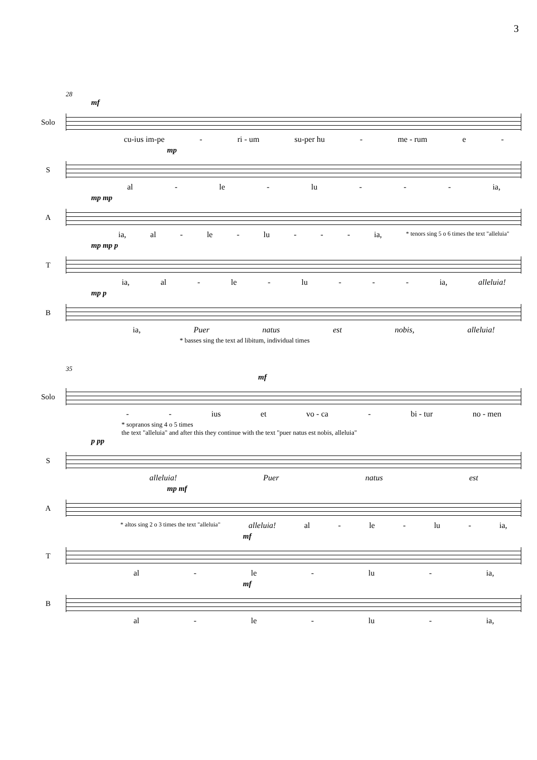3
28
mf
Solo
cu-ius im-pe - ri - um su-per hu - me - rum e -
mp
S
al - le - lu - - - ia,
mp mp
A
ia, al - le - lu - - - ia, * tenors sing 5 o 6 times the text "alleluia"
mp mp p
T
ia, al - le - lu - - - ia, alleluia!
mp p
B
ia, Puer natus est nobis, alleluia!
* basses sing the text ad libitum, individual times
35
mf
Solo
- - ius et vo - ca - bi - tur no - men
* sopranos sing 4 o 5 times
the text "alleluia" and after this they continue with the text "puer natus est nobis, alleluia"
p pp
S
alleluia! Puer natus est
mp mf
A
* altos sing 2 o 3 times the text "alleluia" alleluia! al - le - lu - ia,
mf
T
al - le - lu - ia,
mf
B
al - le - lu - ia,